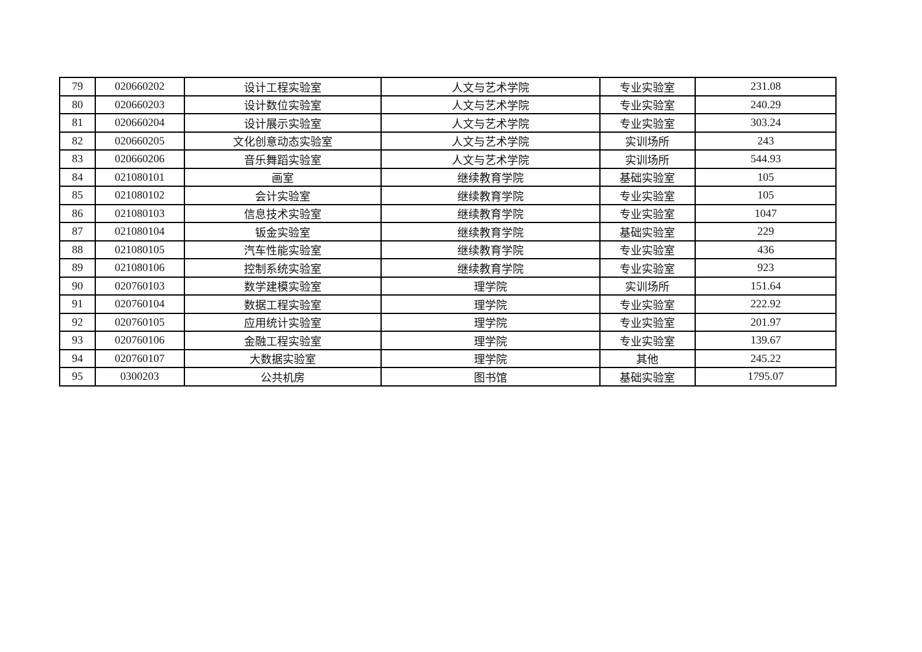| 79 | 020660202 | 设计工程实验室 | 人文与艺术学院 | 专业实验室 | 231.08 |
| 80 | 020660203 | 设计数位实验室 | 人文与艺术学院 | 专业实验室 | 240.29 |
| 81 | 020660204 | 设计展示实验室 | 人文与艺术学院 | 专业实验室 | 303.24 |
| 82 | 020660205 | 文化创意动态实验室 | 人文与艺术学院 | 实训场所 | 243 |
| 83 | 020660206 | 音乐舞蹈实验室 | 人文与艺术学院 | 实训场所 | 544.93 |
| 84 | 021080101 | 画室 | 继续教育学院 | 基础实验室 | 105 |
| 85 | 021080102 | 会计实验室 | 继续教育学院 | 专业实验室 | 105 |
| 86 | 021080103 | 信息技术实验室 | 继续教育学院 | 专业实验室 | 1047 |
| 87 | 021080104 | 钣金实验室 | 继续教育学院 | 基础实验室 | 229 |
| 88 | 021080105 | 汽车性能实验室 | 继续教育学院 | 专业实验室 | 436 |
| 89 | 021080106 | 控制系统实验室 | 继续教育学院 | 专业实验室 | 923 |
| 90 | 020760103 | 数学建模实验室 | 理学院 | 实训场所 | 151.64 |
| 91 | 020760104 | 数据工程实验室 | 理学院 | 专业实验室 | 222.92 |
| 92 | 020760105 | 应用统计实验室 | 理学院 | 专业实验室 | 201.97 |
| 93 | 020760106 | 金融工程实验室 | 理学院 | 专业实验室 | 139.67 |
| 94 | 020760107 | 大数据实验室 | 理学院 | 其他 | 245.22 |
| 95 | 0300203 | 公共机房 | 图书馆 | 基础实验室 | 1795.07 |